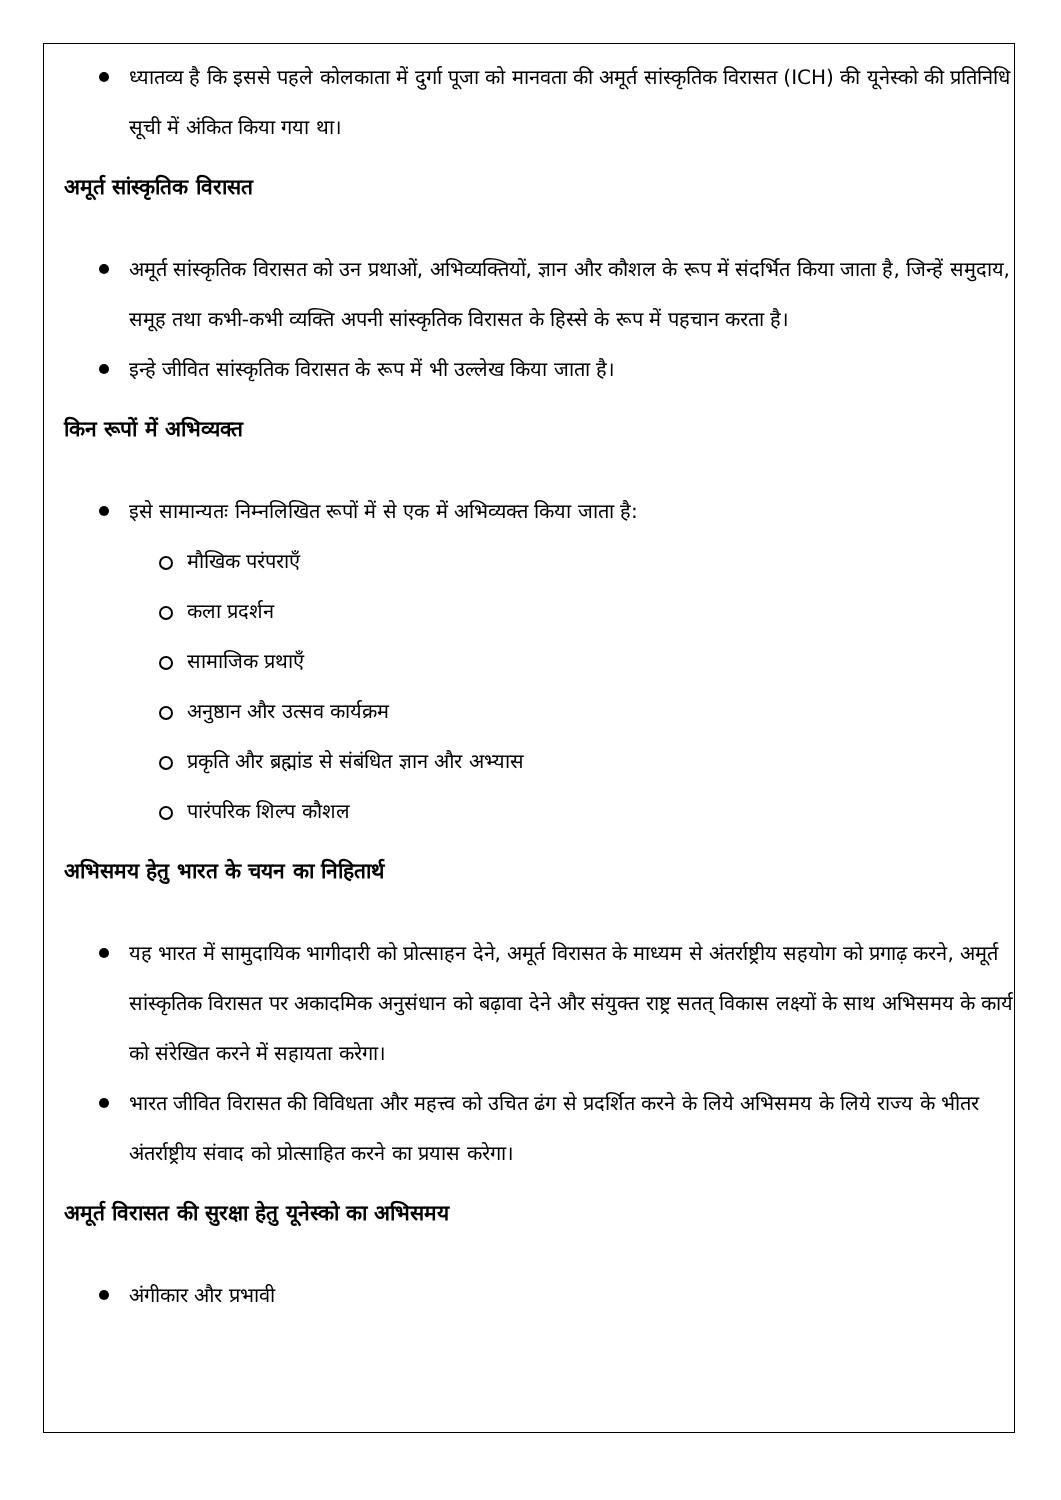ध्यातव्य है कि इससे पहले कोलकाता में दुर्गा पूजा को मानवता की अमूर्त सांस्कृतिक विरासत (ICH) की यूनेस्को की प्रतिनिधि सूची में अंकित किया गया था।
अमूर्त सांस्कृतिक विरासत
अमूर्त सांस्कृतिक विरासत को उन प्रथाओं, अभिव्यक्तियों, ज्ञान और कौशल के रूप में संदर्भित किया जाता है, जिन्हें समुदाय, समूह तथा कभी-कभी व्यक्ति अपनी सांस्कृतिक विरासत के हिस्से के रूप में पहचान करता है।
इन्हे जीवित सांस्कृतिक विरासत के रूप में भी उल्लेख किया जाता है।
किन रूपों में अभिव्यक्त
इसे सामान्यतः निम्नलिखित रूपों में से एक में अभिव्यक्त किया जाता है:
मौखिक परंपराएँ
कला प्रदर्शन
सामाजिक प्रथाएँ
अनुष्ठान और उत्सव कार्यक्रम
प्रकृति और ब्रह्मांड से संबंधित ज्ञान और अभ्यास
पारंपरिक शिल्प कौशल
अभिसमय हेतु भारत के चयन का निहितार्थ
यह भारत में सामुदायिक भागीदारी को प्रोत्साहन देने, अमूर्त विरासत के माध्यम से अंतर्राष्ट्रीय सहयोग को प्रगाढ़ करने, अमूर्त सांस्कृतिक विरासत पर अकादमिक अनुसंधान को बढ़ावा देने और संयुक्त राष्ट्र सतत् विकास लक्ष्यों के साथ अभिसमय के कार्य को संरेखित करने में सहायता करेगा।
भारत जीवित विरासत की विविधता और महत्त्व को उचित ढंग से प्रदर्शित करने के लिये अभिसमय के लिये राज्य के भीतर अंतर्राष्ट्रीय संवाद को प्रोत्साहित करने का प्रयास करेगा।
अमूर्त विरासत की सुरक्षा हेतु यूनेस्को का अभिसमय
अंगीकार और प्रभावी